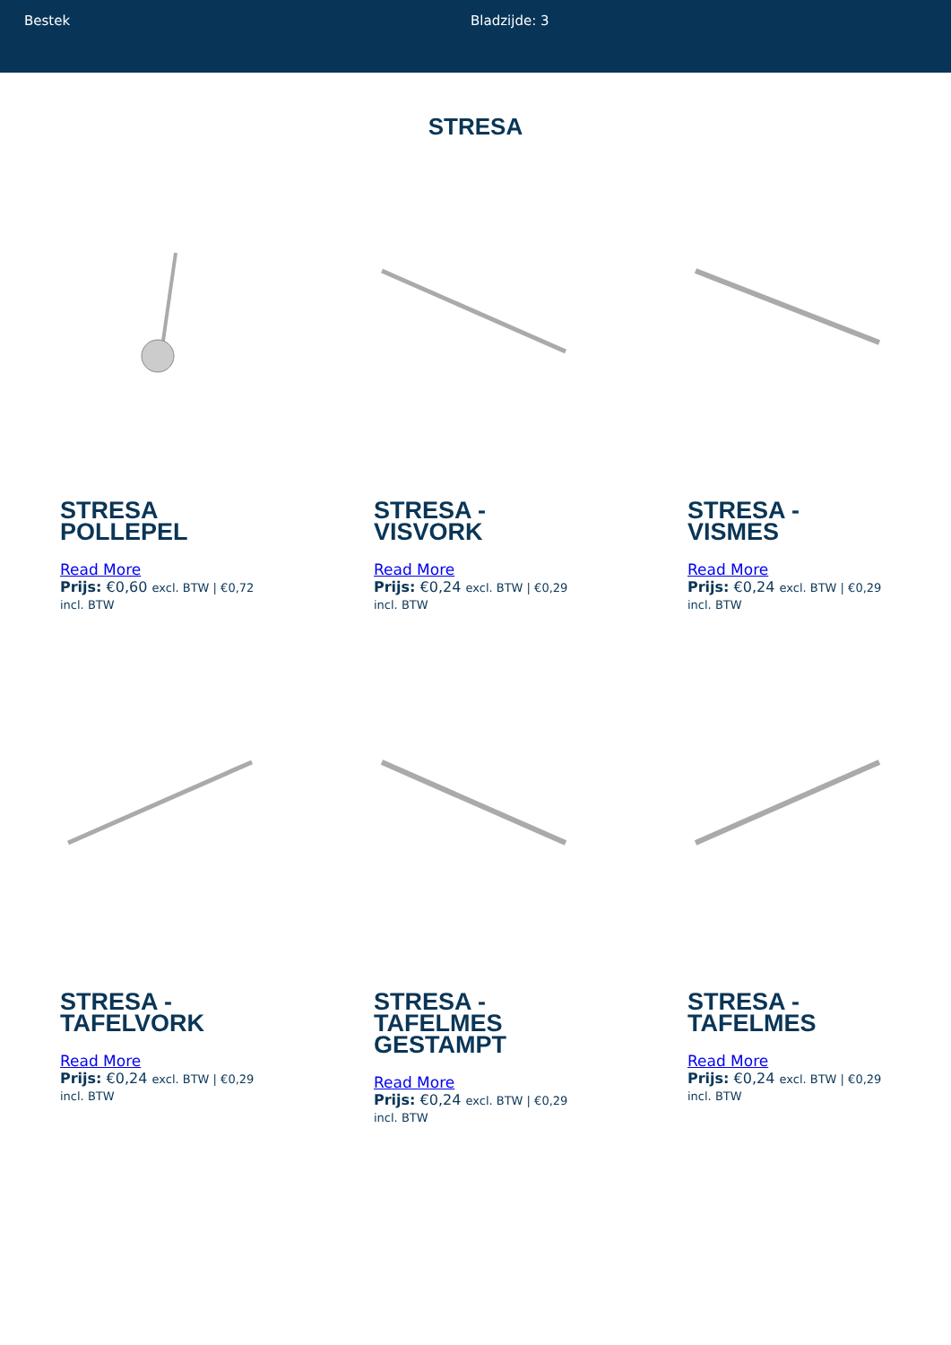Bestek Bladzijde: 3
STRESA
STRESA POLLEPEL
Read More
Prijs: €0,60 excl. BTW | €0,72 incl. BTW
STRESA - VISVORK
Read More
Prijs: €0,24 excl. BTW | €0,29 incl. BTW
STRESA - VISMES
Read More
Prijs: €0,24 excl. BTW | €0,29 incl. BTW
STRESA - TAFELVORK
Read More
Prijs: €0,24 excl. BTW | €0,29 incl. BTW
STRESA - TAFELMES GESTAMPT
Read More
Prijs: €0,24 excl. BTW | €0,29 incl. BTW
STRESA - TAFELMES
Read More
Prijs: €0,24 excl. BTW | €0,29 incl. BTW